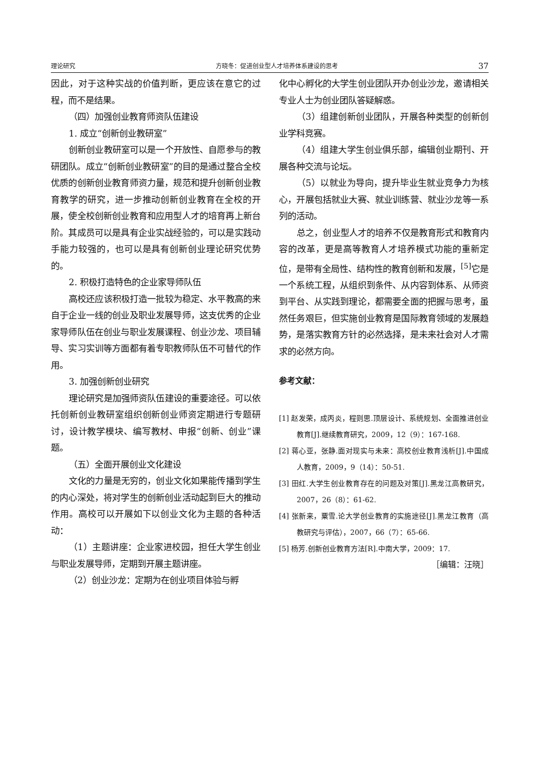理论研究 方晓冬：促进创业型人才培养体系建设的思考 37
因此，对于这种实战的价值判断，更应该在意它的过程，而不是结果。
（四）加强创业教育师资队伍建设
1. 成立“创新创业教研室”
创新创业教研室可以是一个开放性、自愿参与的教研团队。成立“创新创业教研室”的目的是通过整合全校优质的创新创业教育师资力量，规范和提升创新创业教育教学的研究，进一步推动创新创业教育在全校的开展，使全校创新创业教育和应用型人才的培育再上新台阶。其成员可以是具有企业实战经验的，可以是实践动手能力较强的，也可以是具有创新创业理论研究优势的。
2. 积极打造特色的企业家导师队伍
高校还应该积极打造一批较为稳定、水平教高的来自于企业一线的创业及职业发展导师，这支优秀的企业家导师队伍在创业与职业发展课程、创业沙龙、项目辅导、实习实训等方面都有着专职教师队伍不可替代的作用。
3. 加强创新创业研究
理论研究是加强师资队伍建设的重要途径。可以依托创新创业教研室组织创新创业师资定期进行专题研讨，设计教学模块、编写教材、申报“创新、创业”课题。
（五）全面开展创业文化建设
文化的力量是无穷的，创业文化如果能传播到学生的内心深处，将对学生的创新创业活动起到巨大的推动作用。高校可以开展如下以创业文化为主题的各种活动：
（1）主题讲座：企业家进校园，担任大学生创业与职业发展导师，定期到开展主题讲座。
（2）创业沙龙：定期为在创业项目体验与孵
化中心孵化的大学生创业团队开办创业沙龙，邀请相关专业人士为创业团队答疑解惑。
（3）组建创新创业团队，开展各种类型的创新创业学科竞赛。
（4）组建大学生创业俱乐部，编辑创业期刊、开展各种交流与论坛。
（5）以就业为导向，提升毕业生就业竞争力为核心，开展包括就业大赛、就业训练营、就业沙龙等一系列的活动。
总之，创业型人才的培养不仅是教育形式和教育内容的改革，更是高等教育人才培养模式功能的重新定位，是带有全局性、结构性的教育创新和发展，<sup>[5]</sup>它是一个系统工程，从组织到条件、从内容到体系、从师资到平台、从实践到理论，都需要全面的把握与思考，虽然任务艰巨，但实施创业教育是国际教育领域的发展趋势，是落实教育方针的必然选择，是未来社会对人才需求的必然方向。
参考文献：
[1] 赵发荣，成丙炎，程则思.顶层设计、系统规划、全面推进创业教育[J].继续教育研究，2009，12（9）：167-168.
[2] 蒋心亚，张静.面对现实与未来：高校创业教育浅析[J].中国成人教育，2009，9（14）：50-51.
[3] 田红.大学生创业教育存在的问题及对策[J].黑龙江高教研究，2007，26（8）：61-62.
[4] 张新来，粟雪.论大学创业教育的实施途径[J].黑龙江教育（高教研究与评估），2007，66（7）：65-66.
[5] 杨芳.创新创业教育方法[R].中南大学，2009：17.
［编辑：汪晓］